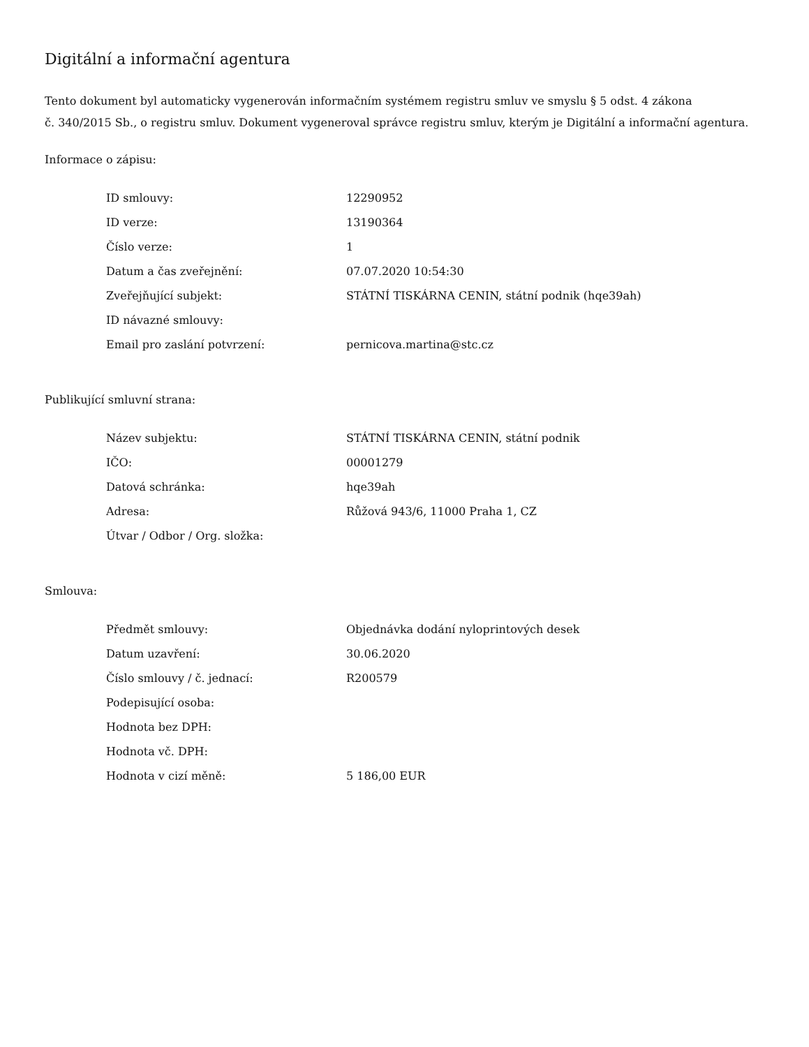Digitální a informační agentura
Tento dokument byl automaticky vygenerován informačním systémem registru smluv ve smyslu § 5 odst. 4 zákona
č. 340/2015 Sb., o registru smluv. Dokument vygeneroval správce registru smluv, kterým je Digitální a informační agentura.
Informace o zápisu:
| ID smlouvy: | 12290952 |
| ID verze: | 13190364 |
| Číslo verze: | 1 |
| Datum a čas zveřejnění: | 07.07.2020 10:54:30 |
| Zveřejňující subjekt: | STÁTNÍ TISKÁRNA CENIN, státní podnik (hqe39ah) |
| ID návazné smlouvy: | |
| Email pro zaslání potvrzení: | pernicova.martina@stc.cz |
Publikující smluvní strana:
| Název subjektu: | STÁTNÍ TISKÁRNA CENIN, státní podnik |
| IČO: | 00001279 |
| Datová schránka: | hqe39ah |
| Adresa: | Růžová 943/6, 11000 Praha 1, CZ |
| Útvar / Odbor / Org. složka: | |
Smlouva:
| Předmět smlouvy: | Objednávka dodání nyloprintových desek |
| Datum uzavření: | 30.06.2020 |
| Číslo smlouvy / č. jednací: | R200579 |
| Podepisující osoba: | |
| Hodnota bez DPH: | |
| Hodnota vč. DPH: | |
| Hodnota v cizí měně: | 5 186,00 EUR |